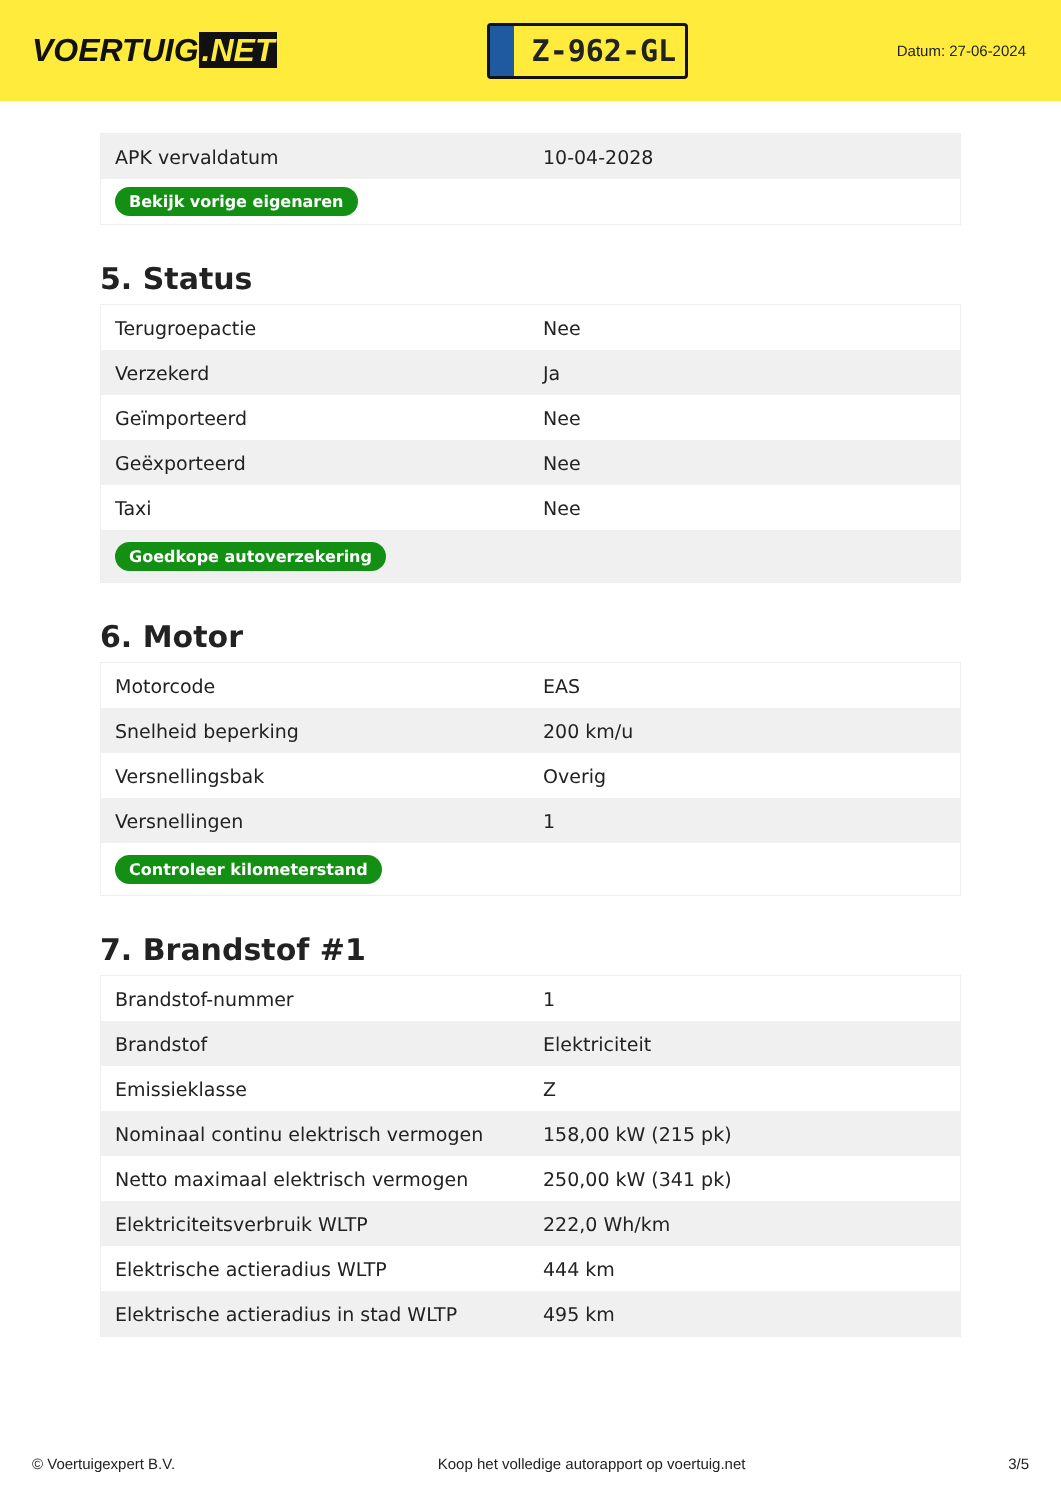VOERTUIG.NET
Z-962-GL
Datum: 27-06-2024
| APK vervaldatum | 10-04-2028 |
| Bekijk vorige eigenaren | |
5. Status
| Terugroepactie | Nee |
| Verzekerd | Ja |
| Geïmporteerd | Nee |
| Geëxporteerd | Nee |
| Taxi | Nee |
| Goedkope autoverzekering | |
6. Motor
| Motorcode | EAS |
| Snelheid beperking | 200 km/u |
| Versnellingsbak | Overig |
| Versnellingen | 1 |
| Controleer kilometerstand | |
7. Brandstof #1
| Brandstof-nummer | 1 |
| Brandstof | Elektriciteit |
| Emissieklasse | Z |
| Nominaal continu elektrisch vermogen | 158,00 kW (215 pk) |
| Netto maximaal elektrisch vermogen | 250,00 kW (341 pk) |
| Elektriciteitsverbruik WLTP | 222,0 Wh/km |
| Elektrische actieradius WLTP | 444 km |
| Elektrische actieradius in stad WLTP | 495 km |
© Voertuigexpert B.V. Koop het volledige autorapport op voertuig.net 3/5